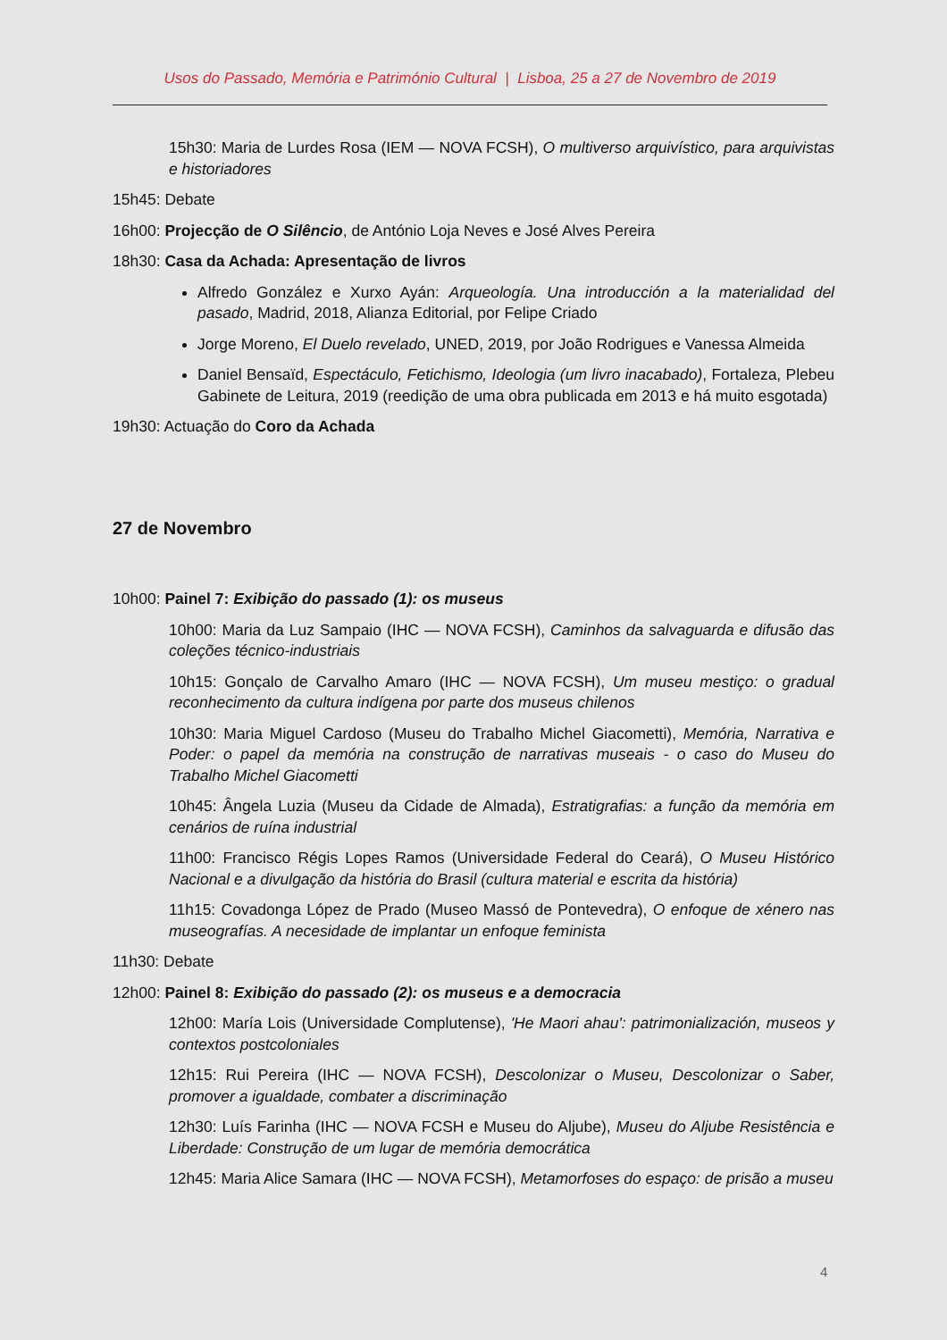Usos do Passado, Memória e Património Cultural | Lisboa, 25 a 27 de Novembro de 2019
15h30: Maria de Lurdes Rosa (IEM — NOVA FCSH), O multiverso arquivístico, para arquivistas e historiadores
15h45: Debate
16h00: Projecção de O Silêncio, de António Loja Neves e José Alves Pereira
18h30: Casa da Achada: Apresentação de livros
Alfredo González e Xurxo Ayán: Arqueología. Una introducción a la materialidad del pasado, Madrid, 2018, Alianza Editorial, por Felipe Criado
Jorge Moreno, El Duelo revelado, UNED, 2019, por João Rodrigues e Vanessa Almeida
Daniel Bensaïd, Espectáculo, Fetichismo, Ideologia (um livro inacabado), Fortaleza, Plebeu Gabinete de Leitura, 2019 (reedição de uma obra publicada em 2013 e há muito esgotada)
19h30: Actuação do Coro da Achada
27 de Novembro
10h00: Painel 7: Exibição do passado (1): os museus
10h00: Maria da Luz Sampaio (IHC — NOVA FCSH), Caminhos da salvaguarda e difusão das coleções técnico-industriais
10h15: Gonçalo de Carvalho Amaro (IHC — NOVA FCSH), Um museu mestiço: o gradual reconhecimento da cultura indígena por parte dos museus chilenos
10h30: Maria Miguel Cardoso (Museu do Trabalho Michel Giacometti), Memória, Narrativa e Poder: o papel da memória na construção de narrativas museais - o caso do Museu do Trabalho Michel Giacometti
10h45: Ângela Luzia (Museu da Cidade de Almada), Estratigrafias: a função da memória em cenários de ruína industrial
11h00: Francisco Régis Lopes Ramos (Universidade Federal do Ceará), O Museu Histórico Nacional e a divulgação da história do Brasil (cultura material e escrita da história)
11h15: Covadonga López de Prado (Museo Massó de Pontevedra), O enfoque de xénero nas museografías. A necesidade de implantar un enfoque feminista
11h30: Debate
12h00: Painel 8: Exibição do passado (2): os museus e a democracia
12h00: María Lois (Universidade Complutense), 'He Maori ahau': patrimonialización, museos y contextos postcoloniales
12h15: Rui Pereira (IHC — NOVA FCSH), Descolonizar o Museu, Descolonizar o Saber, promover a igualdade, combater a discriminação
12h30: Luís Farinha (IHC — NOVA FCSH e Museu do Aljube), Museu do Aljube Resistência e Liberdade: Construção de um lugar de memória democrática
12h45: Maria Alice Samara (IHC — NOVA FCSH), Metamorfoses do espaço: de prisão a museu
4